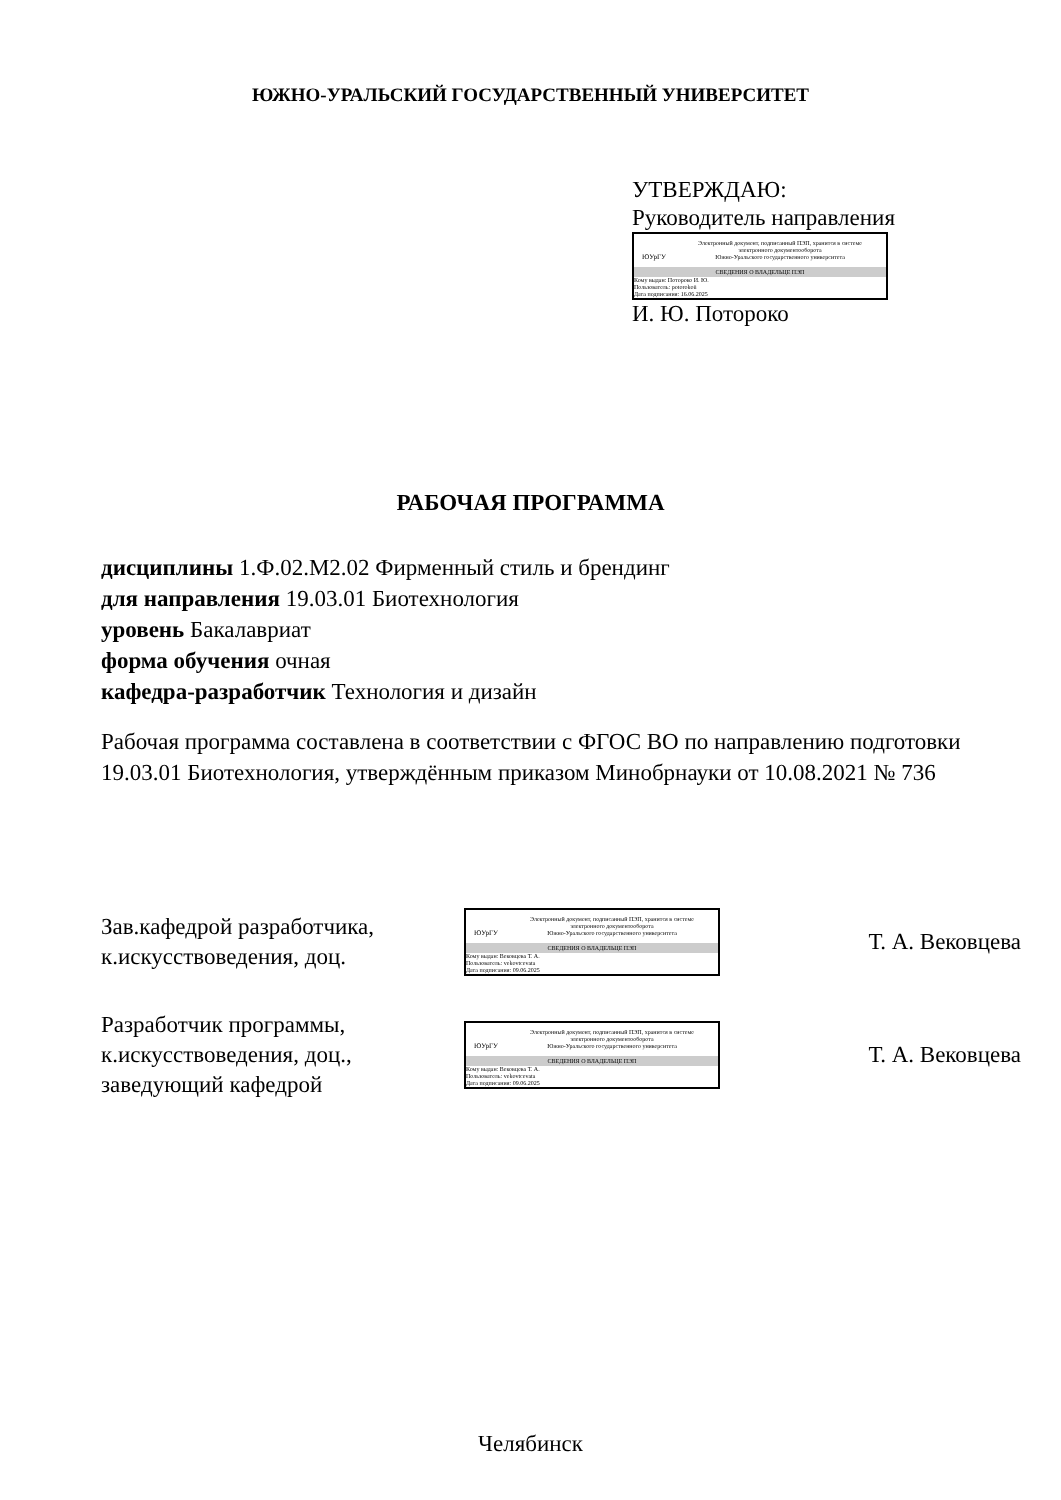ЮЖНО-УРАЛЬСКИЙ ГОСУДАРСТВЕННЫЙ УНИВЕРСИТЕТ
УТВЕРЖДАЮ:
Руководитель направления
ЮУрГУ
Электронный документ, подписанный ПЭП, хранится в системе
электронного документооборота
Южно-Уральского государственного университета
СВЕДЕНИЯ О ВЛАДЕЛЬЦЕ ПЭП
Кому выдан: Потороко И. Ю.
Пользователь: potorokoii
Дата подписания: 16.06.2025
И. Ю. Потороко
РАБОЧАЯ ПРОГРАММА
дисциплины 1.Ф.02.М2.02 Фирменный стиль и брендинг
для направления 19.03.01 Биотехнология
уровень Бакалавриат
форма обучения очная
кафедра-разработчик Технология и дизайн
Рабочая программа составлена в соответствии с ФГОС ВО по направлению подготовки 19.03.01 Биотехнология, утверждённым приказом Минобрнауки от 10.08.2021 № 736
Зав.кафедрой разработчика,
к.искусствоведения, доц.
ЮУрГУ
Электронный документ, подписанный ПЭП, хранится в системе
электронного документооборота
Южно-Уральского государственного университета
СВЕДЕНИЯ О ВЛАДЕЛЬЦЕ ПЭП
Кому выдан: Вековцева Т. А.
Пользователь: vekovtcevata
Дата подписания: 09.06.2025
Т. А. Вековцева
Разработчик программы,
к.искусствоведения, доц.,
заведующий кафедрой
ЮУрГУ
Электронный документ, подписанный ПЭП, хранится в системе
электронного документооборота
Южно-Уральского государственного университета
СВЕДЕНИЯ О ВЛАДЕЛЬЦЕ ПЭП
Кому выдан: Вековцева Т. А.
Пользователь: vekovtcevata
Дата подписания: 09.06.2025
Т. А. Вековцева
Челябинск